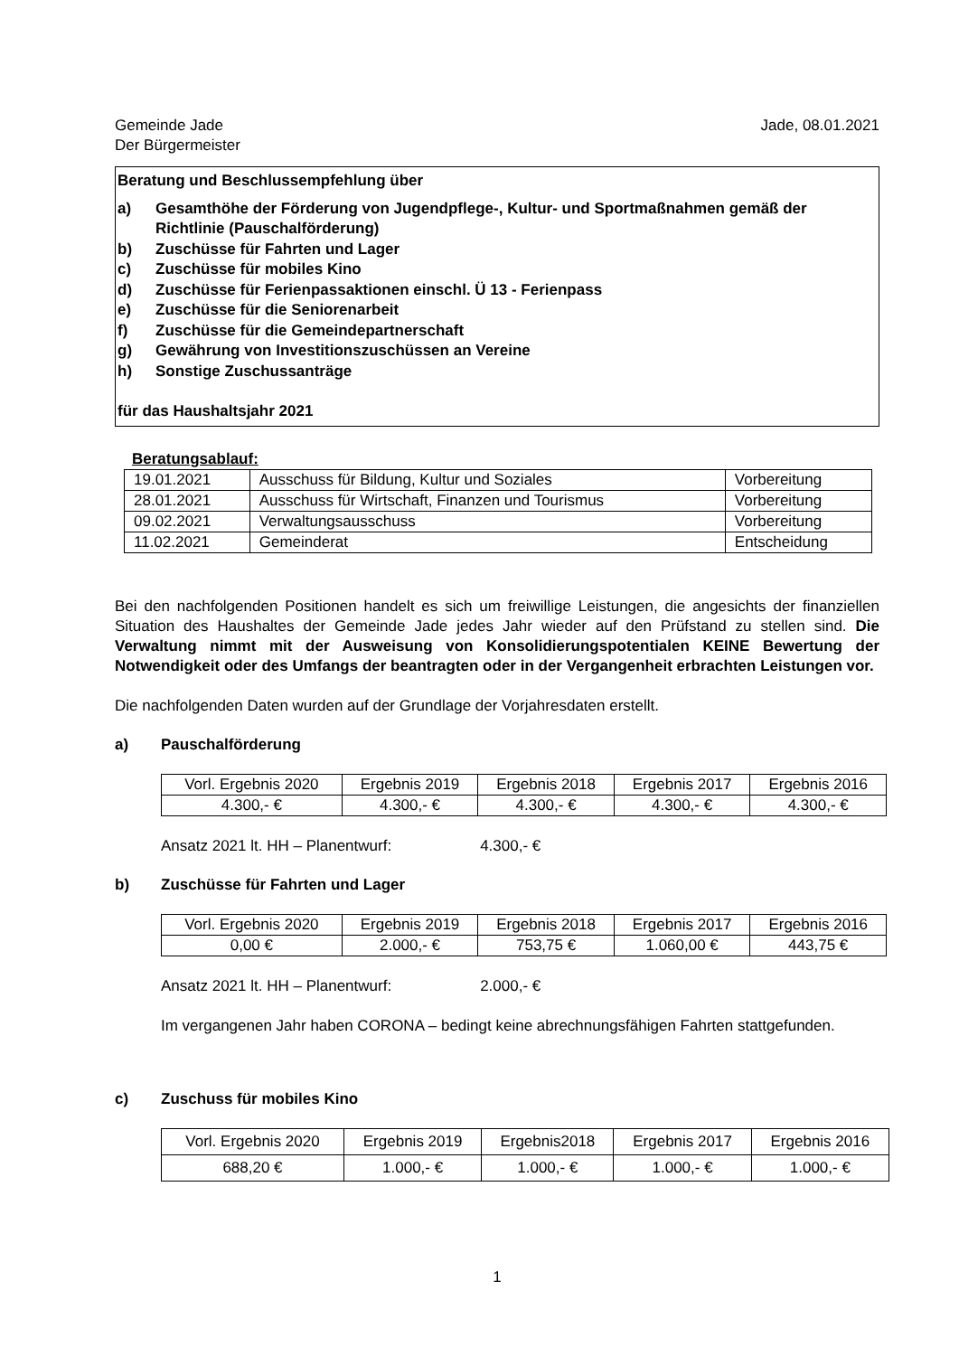Gemeinde Jade
Der Bürgermeister
Jade, 08.01.2021
Beratung und Beschlussempfehlung über
a) Gesamthöhe der Förderung von Jugendpflege-, Kultur- und Sportmaßnahmen gemäß der Richtlinie (Pauschalförderung)
b) Zuschüsse für Fahrten und Lager
c) Zuschüsse für mobiles Kino
d) Zuschüsse für Ferienpassaktionen einschl. Ü 13 - Ferienpass
e) Zuschüsse für die Seniorenarbeit
f) Zuschüsse für die Gemeindepartnerschaft
g) Gewährung von Investitionszuschüssen an Vereine
h) Sonstige Zuschussanträge
für das Haushaltsjahr 2021
Beratungsablauf:
| 19.01.2021 | Ausschuss für Bildung, Kultur und Soziales | Vorbereitung |
| 28.01.2021 | Ausschuss für Wirtschaft, Finanzen und Tourismus | Vorbereitung |
| 09.02.2021 | Verwaltungsausschuss | Vorbereitung |
| 11.02.2021 | Gemeinderat | Entscheidung |
Bei den nachfolgenden Positionen handelt es sich um freiwillige Leistungen, die angesichts der finanziellen Situation des Haushaltes der Gemeinde Jade jedes Jahr wieder auf den Prüfstand zu stellen sind. Die Verwaltung nimmt mit der Ausweisung von Konsolidierungspotentialen KEINE Bewertung der Notwendigkeit oder des Umfangs der beantragten oder in der Vergangenheit erbrachten Leistungen vor.
Die nachfolgenden Daten wurden auf der Grundlage der Vorjahresdaten erstellt.
a) Pauschalförderung
| Vorl. Ergebnis 2020 | Ergebnis 2019 | Ergebnis 2018 | Ergebnis 2017 | Ergebnis 2016 |
| 4.300,- € | 4.300,- € | 4.300,- € | 4.300,- € | 4.300,- € |
Ansatz 2021 lt. HH – Planentwurf: 4.300,- €
b) Zuschüsse für Fahrten und Lager
| Vorl. Ergebnis 2020 | Ergebnis 2019 | Ergebnis 2018 | Ergebnis 2017 | Ergebnis 2016 |
| 0,00 € | 2.000,- € | 753,75 € | 1.060,00 € | 443,75 € |
Ansatz 2021 lt. HH – Planentwurf: 2.000,- €
Im vergangenen Jahr haben CORONA – bedingt keine abrechnungsfähigen Fahrten stattgefunden.
c) Zuschuss für mobiles Kino
| Vorl. Ergebnis 2020 | Ergebnis 2019 | Ergebnis2018 | Ergebnis 2017 | Ergebnis 2016 |
| 688,20 € | 1.000,- € | 1.000,- € | 1.000,- € | 1.000,- € |
1